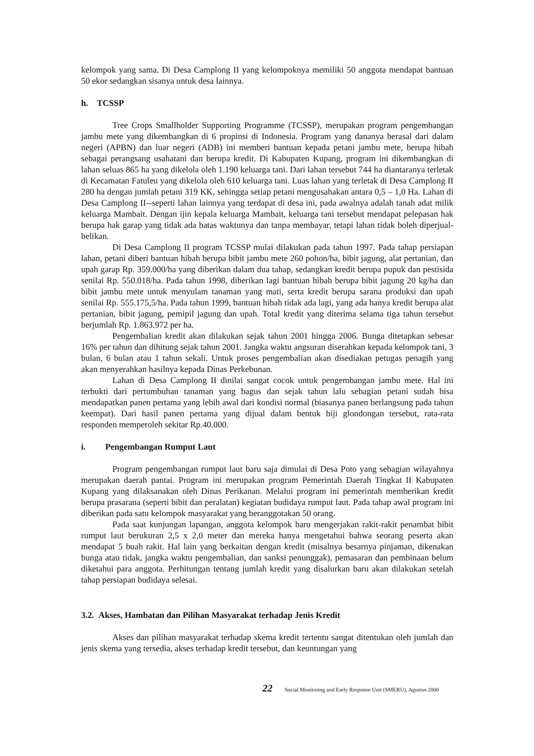kelompok yang sama. Di Desa Camplong II yang kelompoknya memiliki 50 anggota mendapat bantuan 50 ekor sedangkan sisanya untuk desa lainnya.
h. TCSSP
Tree Crops Smallholder Supporting Programme (TCSSP), merupakan program pengembangan jambu mete yang dikembangkan di 6 propinsi di Indonesia. Program yang dananya berasal dari dalam negeri (APBN) dan luar negeri (ADB) ini memberi bantuan kepada petani jambu mete, berupa hibah sebagai perangsang usahatani dan berupa kredit. Di Kabupaten Kupang, program ini dikembangkan di lahan seluas 865 ha yang dikelola oleh 1.190 keluarga tani. Dari lahan tersebut 744 ha diantaranya terletak di Kecamatan Fatuleu yang dikelola oleh 610 keluarga tani. Luas lahan yang terletak di Desa Camplong II 280 ha dengan jumlah petani 319 KK, sehingga setiap petani mengusahakan antara 0,5 – 1,0 Ha. Lahan di Desa Camplong II--seperti lahan lainnya yang terdapat di desa ini, pada awalnya adalah tanah adat milik keluarga Mambait. Dengan ijin kepala keluarga Mambait, keluarga tani tersebut mendapat pelepasan hak berupa hak garap yang tidak ada batas waktunya dan tanpa membayar, tetapi lahan tidak boleh diperjual-belikan.
Di Desa Camplong II program TCSSP mulai dilakukan pada tahun 1997. Pada tahap persiapan lahan, petani diberi bantuan hibah berupa bibit jambu mete 260 pohon/ha, bibit jagung, alat pertanian, dan upah garap Rp. 359.000/ha yang diberikan dalam dua tahap, sedangkan kredit berupa pupuk dan pestisida senilai Rp. 550.018/ha. Pada tahun 1998, diberikan lagi bantuan hibah berupa bibit jagung 20 kg/ha dan bibit jambu mete untuk menyulam tanaman yang mati, serta kredit berupa sarana produksi dan upah senilai Rp. 555.175,5/ha. Pada tahun 1999, bantuan hibah tidak ada lagi, yang ada hanya kredit berupa alat pertanian, bibit jagung, pemipil jagung dan upah. Total kredit yang diterima selama tiga tahun tersebut berjumlah Rp. 1.863.972 per ha.
Pengembalian kredit akan dilakukan sejak tahun 2001 hingga 2006. Bunga ditetapkan sebesar 16% per tahun dan dihitung sejak tahun 2001. Jangka waktu angsuran diserahkan kepada kelompok tani, 3 bulan, 6 bulan atau 1 tahun sekali. Untuk proses pengembalian akan disediakan petugas penagih yang akan menyerahkan hasilnya kepada Dinas Perkebunan.
Lahan di Desa Camplong II dinilai sangat cocok untuk pengembangan jambu mete. Hal ini terbukti dari pertumbuhan tanaman yang bagus dan sejak tahun lalu sebagian petani sudah bisa mendapatkan panen pertama yang lebih awal dari kondisi normal (biasanya panen berlangsung pada tahun keempat). Dari hasil panen pertama yang dijual dalam bentuk biji glondongan tersebut, rata-rata responden memperoleh sekitar Rp.40.000.
i. Pengembangan Rumput Laut
Program pengembangan rumput laut baru saja dimulai di Desa Poto yang sebagian wilayahnya merupakan daerah pantai. Program ini merupakan program Pemerintah Daerah Tingkat II Kabupaten Kupang yang dilaksanakan oleh Dinas Perikanan. Melalui program ini pemerintah memberikan kredit berupa prasarana (seperti bibit dan peralatan) kegiatan budidaya rumput laut. Pada tahap awal program ini diberikan pada satu kelompok masyarakat yang beranggotakan 50 orang.
Pada saat kunjungan lapangan, anggota kelompok baru mengerjakan rakit-rakit penambat bibit rumput laut berukuran 2,5 x 2,0 meter dan mereka hanya mengetahui bahwa seorang peserta akan mendapat 5 buah rakit. Hal lain yang berkaitan dengan kredit (misalnya besarnya pinjaman, dikenakan bunga atau tidak, jangka waktu pengembalian, dan sanksi penunggak), pemasaran dan pembinaan belum diketahui para anggota. Perhitungan tentang jumlah kredit yang disalurkan baru akan dilakukan setelah tahap persiapan budidaya selesai.
3.2. Akses, Hambatan dan Pilihan Masyarakat terhadap Jenis Kredit
Akses dan pilihan masyarakat terhadap skema kredit tertentu sangat ditentukan oleh jumlah dan jenis skema yang tersedia, akses terhadap kredit tersebut, dan keuntungan yang
22 Social Monitoring and Early Response Unit (SMERU), Agustus 2000